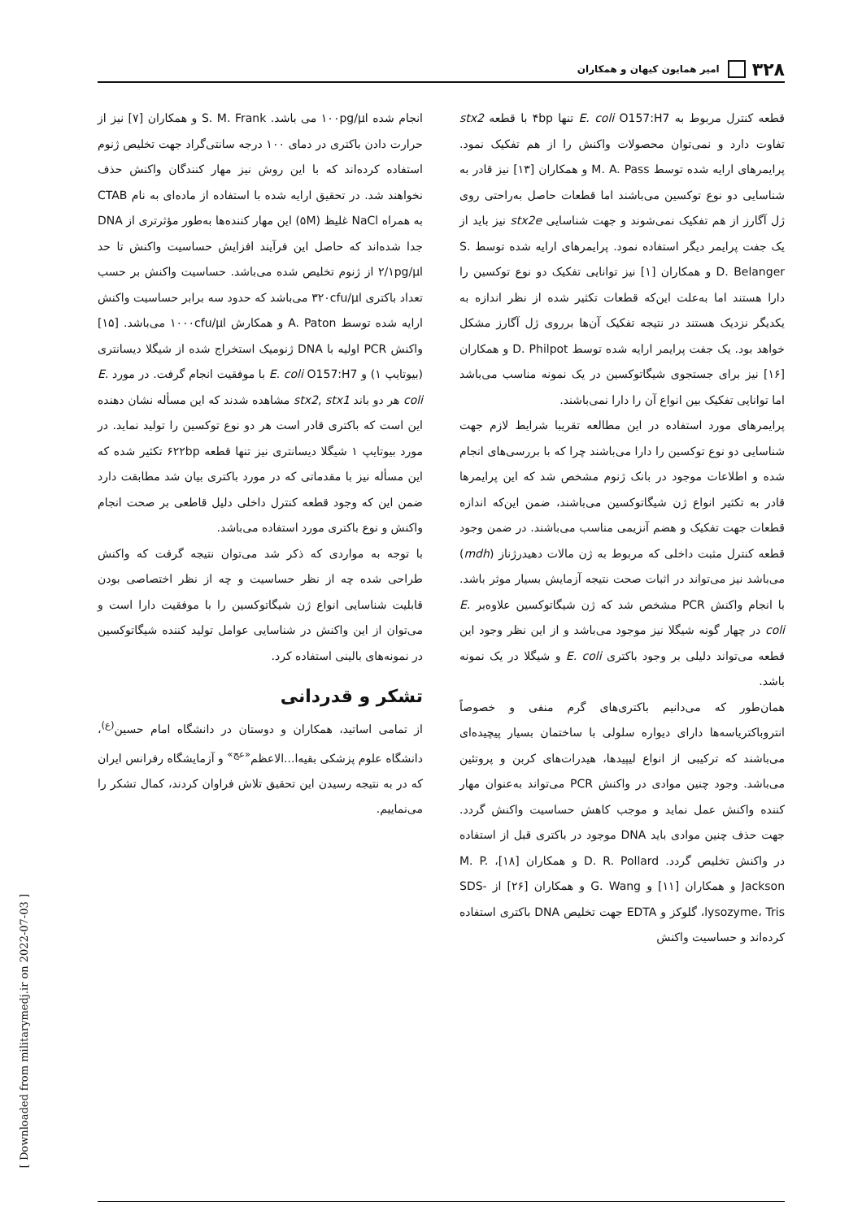۳۲۸
امیر همایون کیهان و همکاران
قطعه کنترل مربوط به E. coli O157:H7 تنها ۴bp با قطعه stx2 تفاوت دارد و نمی‌توان محصولات واکنش را از هم تفکیک نمود. پرایمرهای ارایه شده توسط M. A. Pass و همکاران [۱۳] نیز قادر به شناسایی دو نوع توکسین می‌باشند اما قطعات حاصل به‌راحتی روی ژل آگارز از هم تفکیک نمی‌شوند و جهت شناسایی stx2e نیز باید از یک جفت پرایمر دیگر استفاده نمود. پرایمرهای ارایه شده توسط S. D. Belanger و همکاران [۱] نیز توانایی تفکیک دو نوع توکسین را دارا هستند اما به‌علت این‌که قطعات تکثیر شده از نظر اندازه به یکدیگر نزدیک هستند در نتیجه تفکیک آن‌ها برروی ژل آگارز مشکل خواهد بود. یک جفت پرایمر ارایه شده توسط D. Philpot و همکاران [۱۶] نیز برای جستجوی شیگاتوکسین در یک نمونه مناسب می‌باشد اما توانایی تفکیک بین انواع آن را دارا نمی‌باشند.
پرایمرهای مورد استفاده در این مطالعه تقریبا شرایط لازم جهت شناسایی دو نوع توکسین را دارا می‌باشند چرا که با بررسی‌های انجام شده و اطلاعات موجود در بانک ژنوم مشخص شد که این پرایمرها قادر به تکثیر انواع ژن شیگاتوکسین می‌باشند، ضمن این‌که اندازه قطعات جهت تفکیک و هضم آنزیمی مناسب می‌باشند. در ضمن وجود قطعه کنترل مثبت داخلی که مربوط به ژن مالات دهیدرژناز (mdh) می‌باشد نیز می‌تواند در اثبات صحت نتیجه آزمایش بسیار موثر باشد. با انجام واکنش PCR مشخص شد که ژن شیگاتوکسین علاوه‌بر E. coli در چهار گونه شیگلا نیز موجود می‌باشد و از این نظر وجود این قطعه می‌تواند دلیلی بر وجود باکتری E. coli و شیگلا در یک نمونه باشد.
همان‌طور که می‌دانیم باکتری‌های گرم منفی و خصوصاً انتروباکتریاسه‌ها دارای دیواره سلولی با ساختمان بسیار پیچیده‌ای می‌باشند که ترکیبی از انواع لیپیدها، هیدرات‌های کربن و پروتئین می‌باشد. وجود چنین موادی در واکنش PCR می‌تواند به‌عنوان مهار کننده واکنش عمل نماید و موجب کاهش حساسیت واکنش گردد. جهت حذف چنین موادی باید DNA موجود در باکتری قبل از استفاده در واکنش تخلیص گردد. D. R. Pollard و همکاران [۱۸]، M. P. Jackson و همکاران [۱۱] و G. Wang و همکاران [۲۶] از SDS-lysozyme، Tris، گلوکز و EDTA جهت تخلیص DNA باکتری استفاده کرده‌اند و حساسیت واکنش
انجام شده ۱۰۰pg/µl می باشد. S. M. Frank و همکاران [۷] نیز از حرارت دادن باکتری در دمای ۱۰۰ درجه سانتی‌گراد جهت تخلیص ژنوم استفاده کرده‌اند که با این روش نیز مهار کنندگان واکنش حذف نخواهند شد. در تحقیق ارایه شده با استفاده از ماده‌ای به نام CTAB به همراه NaCl غلیظ (۵M) این مهار کننده‌ها به‌طور مؤثرتری از DNA جدا شده‌اند که حاصل این فرآیند افزایش حساسیت واکنش تا حد ۲/۱pg/µl از ژنوم تخلیص شده می‌باشد. حساسیت واکنش بر حسب تعداد باکتری ۳۲۰cfu/µl می‌باشد که حدود سه برابر حساسیت واکنش ارایه شده توسط A. Paton و همکارش ۱۰۰۰cfu/µl می‌باشد. [۱۵] واکنش PCR اولیه با DNA ژنومیک استخراج شده از شیگلا دیسانتری (بیوتایپ ۱) و E. coli O157:H7 با موفقیت انجام گرفت. در مورد E. coli هر دو باند stx2, stx1 مشاهده شدند که این مسأله نشان دهنده این است که باکتری قادر است هر دو نوع توکسین را تولید نماید. در مورد بیوتایپ ۱ شیگلا دیسانتری نیز تنها قطعه ۶۲۲bp تکثیر شده که این مسأله نیز با مقدماتی که در مورد باکتری بیان شد مطابقت دارد ضمن این که وجود قطعه کنترل داخلی دلیل قاطعی بر صحت انجام واکنش و نوع باکتری مورد استفاده می‌باشد.
با توجه به مواردی که ذکر شد می‌توان نتیجه گرفت که واکنش طراحی شده چه از نظر حساسیت و چه از نظر اختصاصی بودن قابلیت شناسایی انواع ژن شیگاتوکسین را با موفقیت دارا است و می‌توان از این واکنش در شناسایی عوامل تولید کننده شیگاتوکسین در نمونه‌های بالینی استفاده کرد.
تشکر و قدردانی
از تمامی اساتید، همکاران و دوستان در دانشگاه امام حسین<sup>(ع)</sup>، دانشگاه علوم پزشکی بقیه‌ا...الاعظم<sup>«عج»</sup> و آزمایشگاه رفرانس ایران که در به نتیجه رسیدن این تحقیق تلاش فراوان کردند، کمال تشکر را می‌نماییم.
[ Downloaded from militarymedj.ir on 2022-07-03 ]